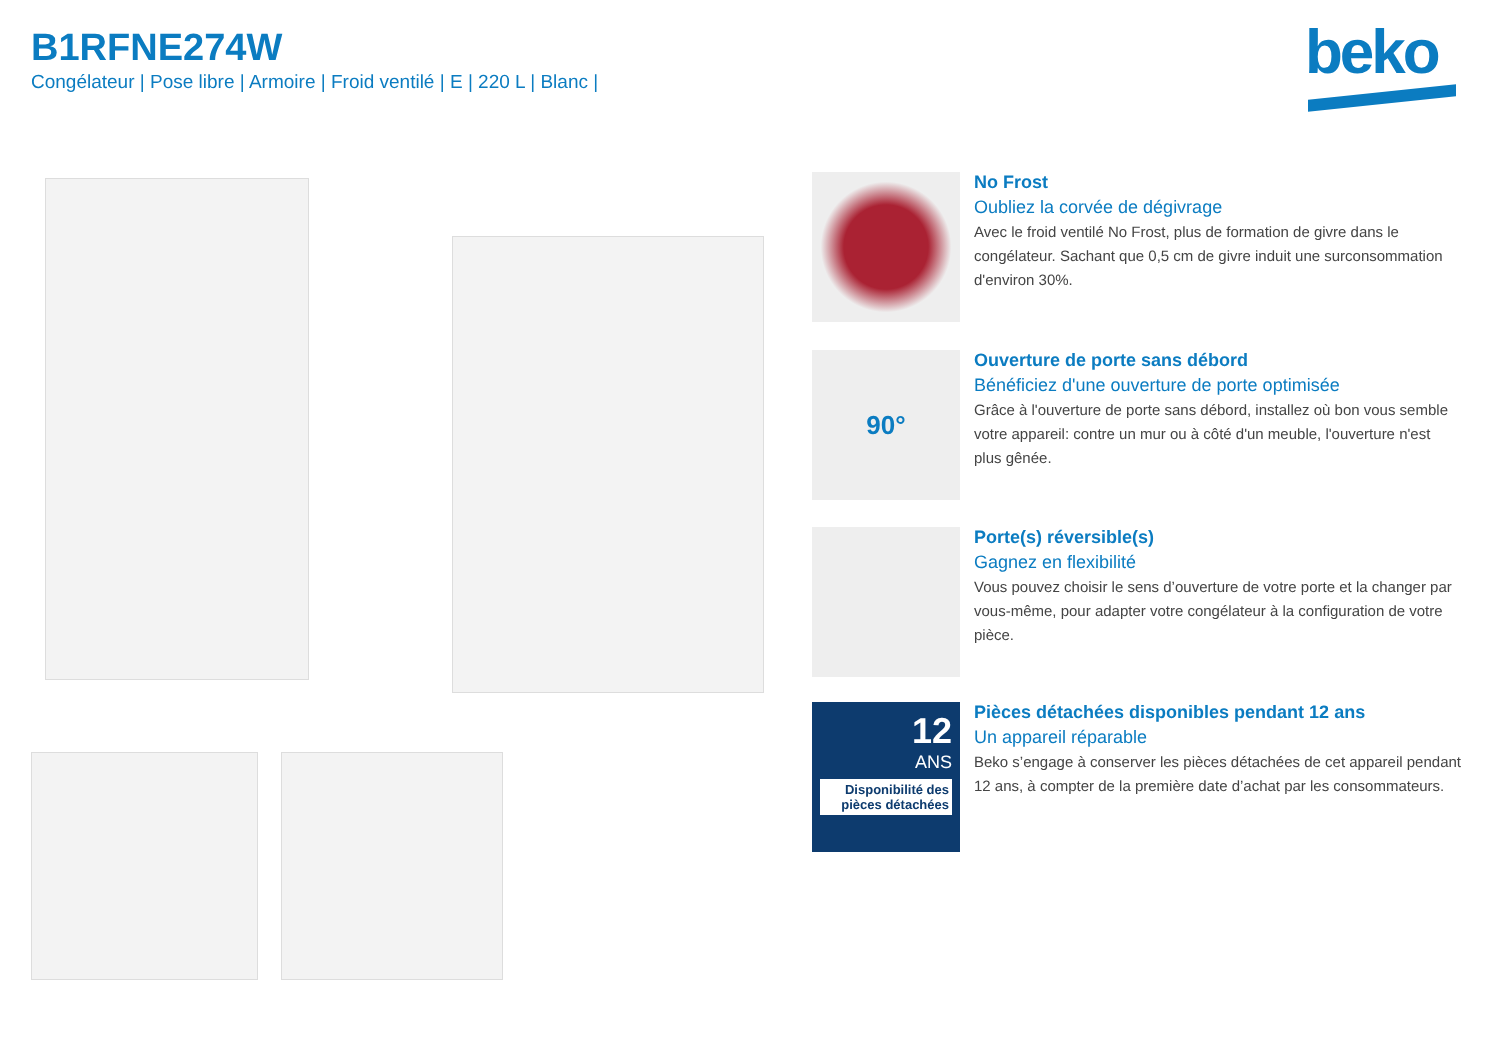B1RFNE274W
Congélateur | Pose libre | Armoire | Froid ventilé | E | 220 L | Blanc |
beko
No Frost
Oubliez la corvée de dégivrage
Avec le froid ventilé No Frost, plus de formation de givre dans le congélateur. Sachant que 0,5 cm de givre induit une surconsommation d'environ 30%.
90°
Ouverture de porte sans débord
Bénéficiez d'une ouverture de porte optimisée
Grâce à l'ouverture de porte sans débord, installez où bon vous semble votre appareil: contre un mur ou à côté d'un meuble, l'ouverture n'est plus gênée.
Porte(s) réversible(s)
Gagnez en flexibilité
Vous pouvez choisir le sens d’ouverture de votre porte et la changer par vous-même, pour adapter votre congélateur à la configuration de votre pièce.
12
ANS
Disponibilité des pièces détachées
Pièces détachées disponibles pendant 12 ans
Un appareil réparable
Beko s’engage à conserver les pièces détachées de cet appareil pendant 12 ans, à compter de la première date d’achat par les consommateurs.